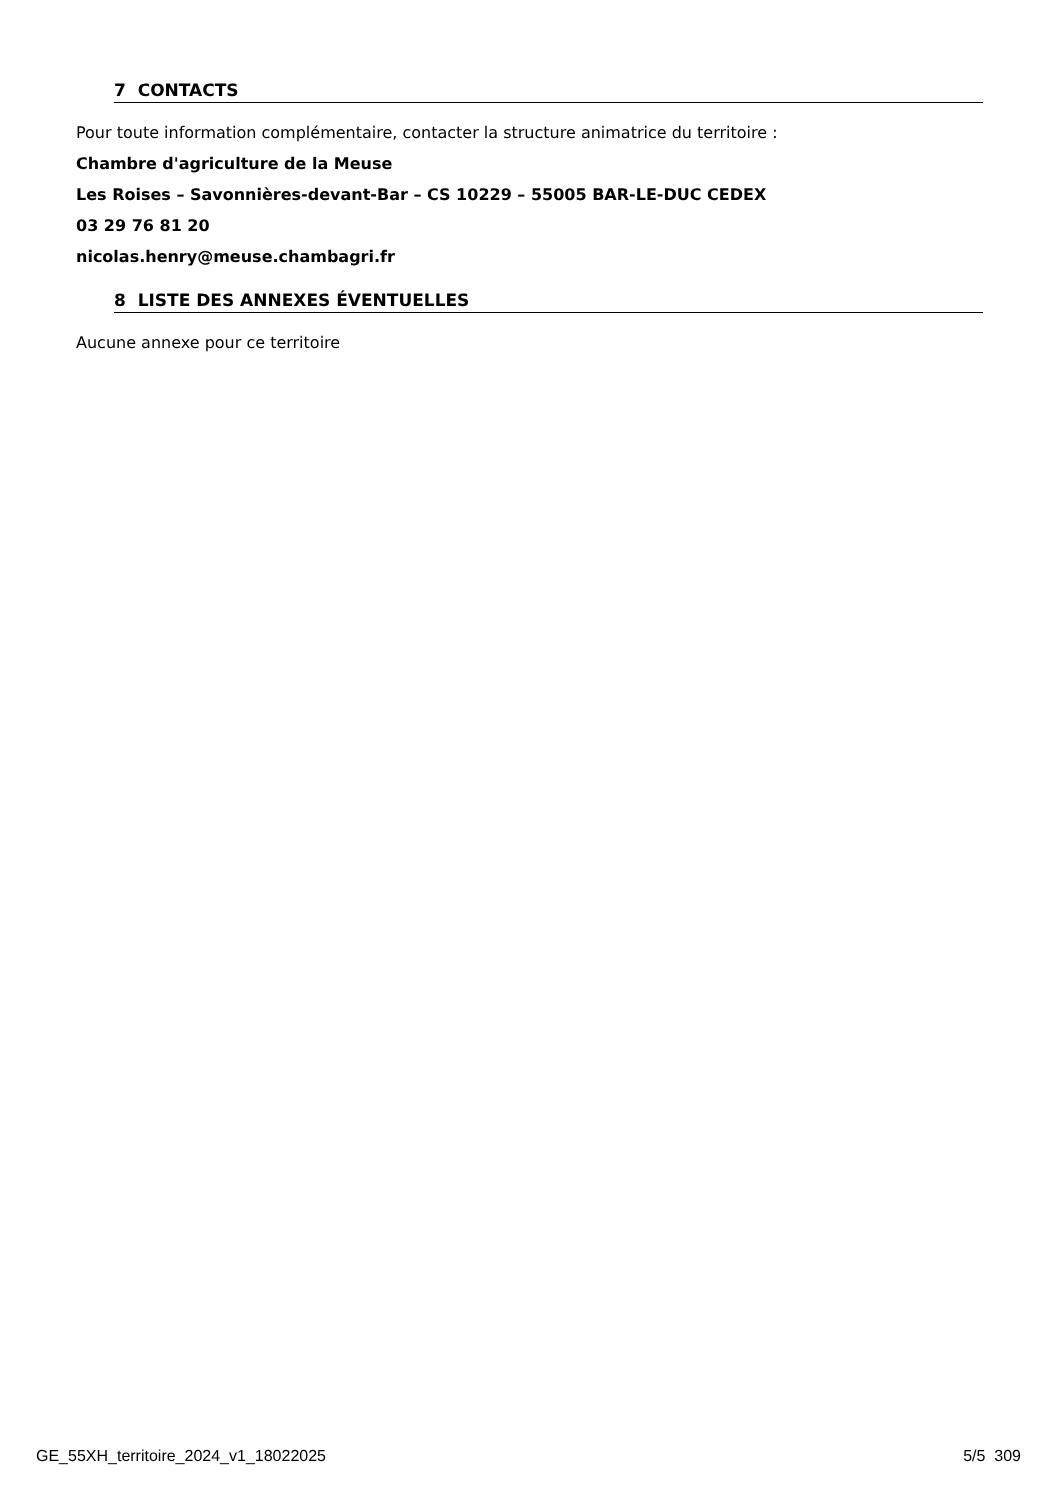7 CONTACTS
Pour toute information complémentaire, contacter la structure animatrice du territoire :
Chambre d'agriculture de la Meuse
Les Roises – Savonnières-devant-Bar – CS 10229 – 55005 BAR-LE-DUC CEDEX
03 29 76 81 20
nicolas.henry@meuse.chambagri.fr
8 LISTE DES ANNEXES ÉVENTUELLES
Aucune annexe pour ce territoire
GE_55XH_territoire_2024_v1_18022025 5/5 309